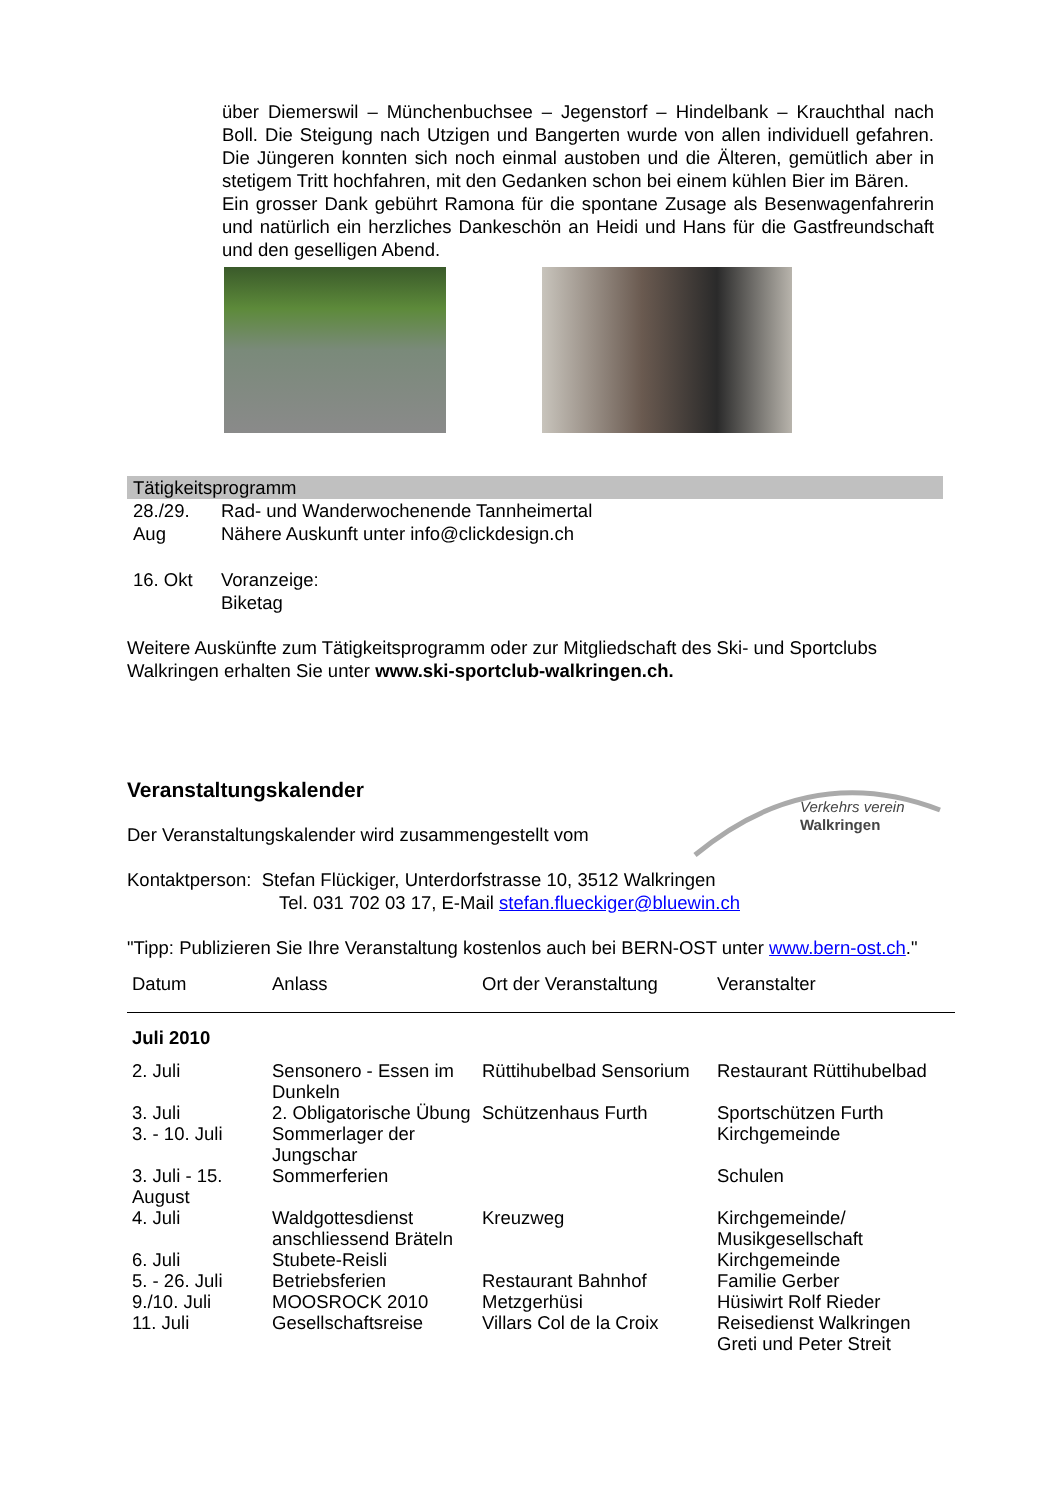über Diemerswil – Münchenbuchsee – Jegenstorf – Hindelbank – Krauchthal nach Boll. Die Steigung nach Utzigen und Bangerten wurde von allen individuell gefahren. Die Jüngeren konnten sich noch einmal austoben und die Älteren, gemütlich aber in stetigem Tritt hochfahren, mit den Gedanken schon bei einem kühlen Bier im Bären.
Ein grosser Dank gebührt Ramona für die spontane Zusage als Besenwagenfahrerin und natürlich ein herzliches Dankeschön an Heidi und Hans für die Gastfreundschaft und den geselligen Abend.
Tätigkeitsprogramm
| 28./29. Aug | Rad- und Wanderwochenende Tannheimertal Nähere Auskunft unter info@clickdesign.ch |
| 16. Okt | Voranzeige: Biketag |
Weitere Auskünfte zum Tätigkeitsprogramm oder zur Mitgliedschaft des Ski- und Sportclubs Walkringen erhalten Sie unter www.ski-sportclub-walkringen.ch.
Veranstaltungskalender
Der Veranstaltungskalender wird zusammengestellt vom
Kontaktperson: Stefan Flückiger, Unterdorfstrasse 10, 3512 Walkringen
Tel. 031 702 03 17, E-Mail stefan.flueckiger@bluewin.ch
"Tipp: Publizieren Sie Ihre Veranstaltung kostenlos auch bei BERN-OST unter www.bern-ost.ch."
| Datum | Anlass | Ort der Veranstaltung | Veranstalter |
| --- | --- | --- | --- |
| Juli 2010 | | | |
| 2. Juli | Sensonero - Essen im Dunkeln | Rüttihubelbad Sensorium | Restaurant Rüttihubelbad |
| 3. Juli | 2. Obligatorische Übung | Schützenhaus Furth | Sportschützen Furth |
| 3. - 10. Juli | Sommerlager der Jungschar | | Kirchgemeinde |
| 3. Juli - 15. August | Sommerferien | | Schulen |
| 4. Juli | Waldgottesdienst anschliessend Bräteln | Kreuzweg | Kirchgemeinde/ Musikgesellschaft |
| 6. Juli | Stubete-Reisli | | Kirchgemeinde |
| 5. - 26. Juli | Betriebsferien | Restaurant Bahnhof | Familie Gerber |
| 9./10. Juli | MOOSROCK 2010 | Metzgerhüsi | Hüsiwirt Rolf Rieder |
| 11. Juli | Gesellschaftsreise | Villars Col de la Croix | Reisedienst Walkringen Greti und Peter Streit |
Verkehrs verein
Walkringen